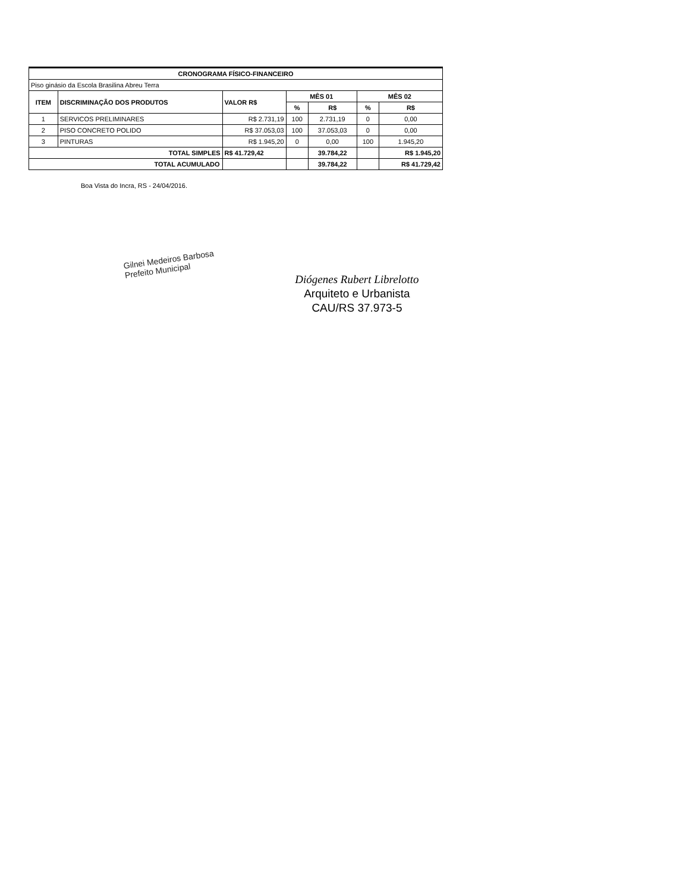| CRONOGRAMA FÍSICO-FINANCEIRO | | | | | | |
| --- | --- | --- | --- | --- | --- | --- |
| Piso ginásio da Escola Brasilina Abreu Terra | | | | | | |
| ITEM | DISCRIMINAÇÃO DOS PRODUTOS | VALOR R$ | MÊS 01 | | MÊS 02 | |
| | | | % | R$ | % | R$ |
| 1 | SERVICOS PRELIMINARES | R$ 2.731,19 | 100 | 2.731,19 | 0 | 0,00 |
| 2 | PISO CONCRETO POLIDO | R$ 37.053,03 | 100 | 37.053,03 | 0 | 0,00 |
| 3 | PINTURAS | R$ 1.945,20 | 0 | 0,00 | 100 | 1.945,20 |
| TOTAL SIMPLES | | R$ 41.729,42 | | 39.784,22 | | R$ 1.945,20 |
| TOTAL ACUMULADO | | | | 39.784,22 | | R$ 41.729,42 |
Boa Vista do Incra, RS - 24/04/2016.
Gilnei Medeiros Barbosa
Prefeito Municipal
Diógenes Rubert Librelotto
Arquiteto e Urbanista
CAU/RS 37.973-5